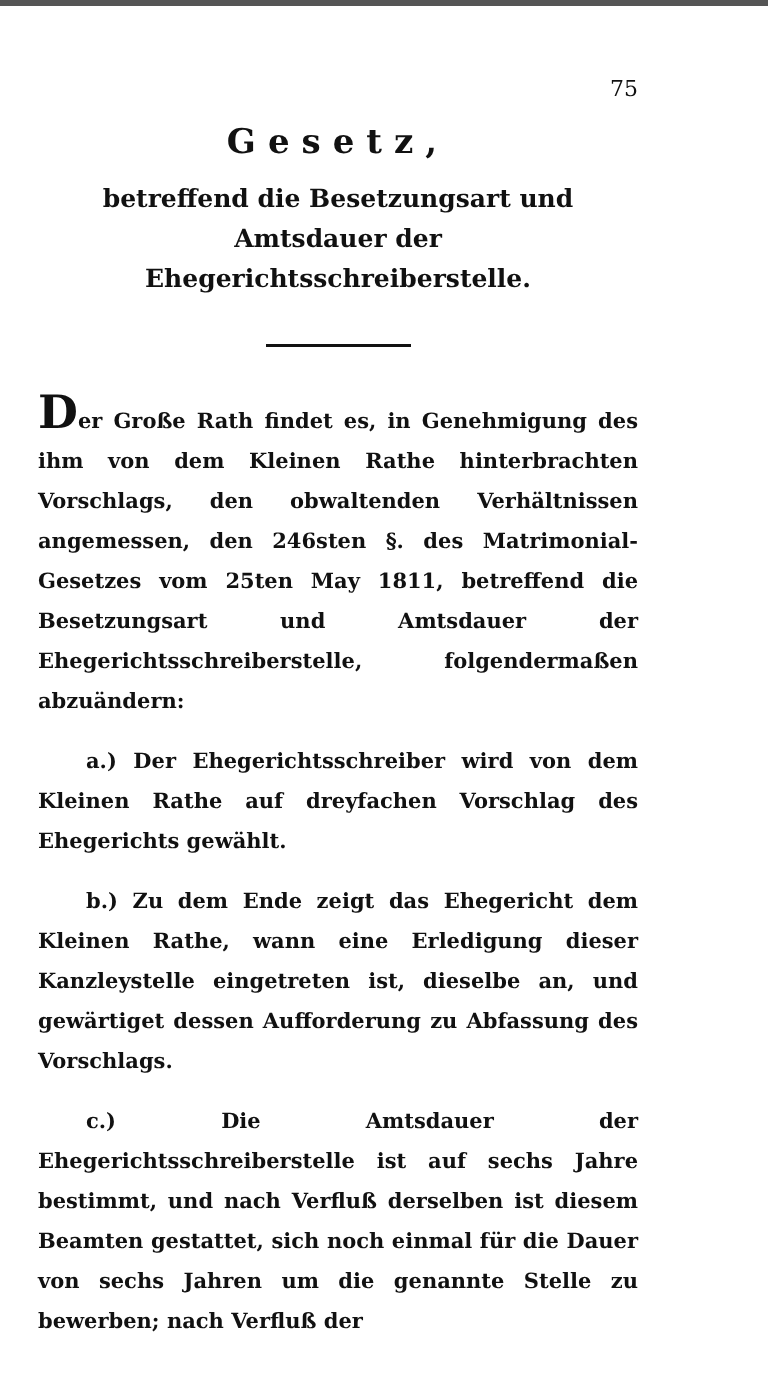75
Gesetz,
betreffend die Besetzungsart und Amtsdauer der Ehegerichtsschreiberstelle.
Der Große Rath findet es, in Genehmigung des ihm von dem Kleinen Rathe hinterbrachten Vorschlags, den obwaltenden Verhältnissen angemessen, den 246sten §. des Matrimonial-Gesetzes vom 25ten May 1811, betreffend die Besetzungsart und Amtsdauer der Ehegerichtsschreiberstelle, folgendermaßen abzuändern:
a.) Der Ehegerichtsschreiber wird von dem Kleinen Rathe auf dreyfachen Vorschlag des Ehegerichts gewählt.
b.) Zu dem Ende zeigt das Ehegericht dem Kleinen Rathe, wann eine Erledigung dieser Kanzleystelle eingetreten ist, dieselbe an, und gewärtiget dessen Aufforderung zu Abfassung des Vorschlags.
c.) Die Amtsdauer der Ehegerichtsschreiberstelle ist auf sechs Jahre bestimmt, und nach Verfluß derselben ist diesem Beamten gestattet, sich noch einmal für die Dauer von sechs Jahren um die genannte Stelle zu bewerben; nach Verfluß der